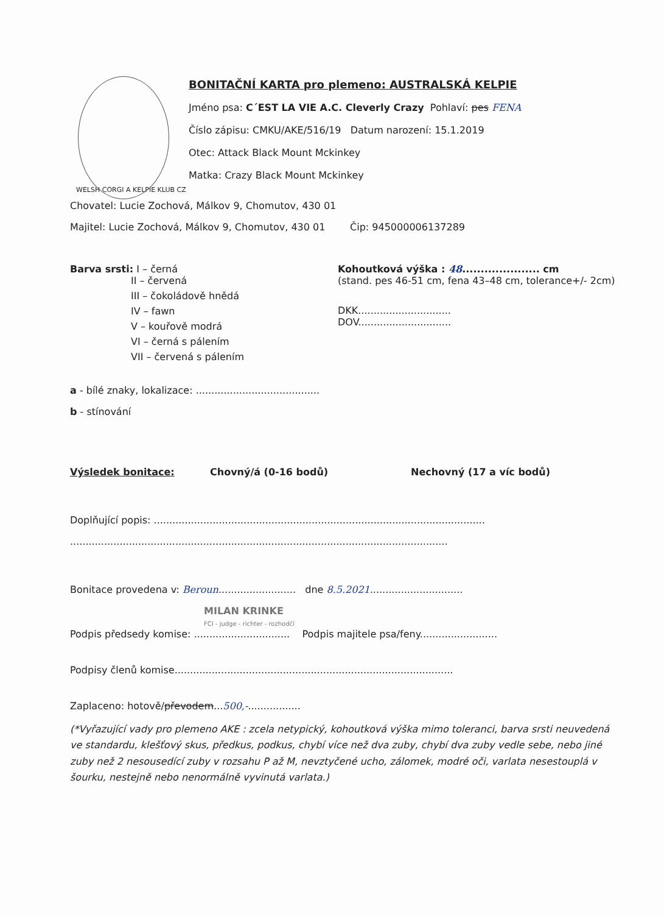BONITAČNÍ KARTA pro plemeno: AUSTRALSKÁ KELPIE
Jméno psa: C´EST LA VIE A.C. Cleverly Crazy Pohlaví: pes FENA
Číslo zápisu: CMKU/AKE/516/19 Datum narození: 15.1.2019
Otec: Attack Black Mount Mckinkey
Matka: Crazy Black Mount Mckinkey
WELSH CORGI A KELPIE KLUB CZ
Chovatel: Lucie Zochová, Málkov 9, Chomutov, 430 01
Majitel: Lucie Zochová, Málkov 9, Chomutov, 430 01 Čip: 945000006137289
Barva srsti: I – černá
II – červená
III – čokoládově hnědá
IV – fawn
V – kouřově modrá
VI – černá s pálením
VII – červená s pálením
Kohoutková výška : 48..................... cm
(stand. pes 46-51 cm, fena 43–48 cm, tolerance+/- 2cm)
DKK..............................
DOV..............................
a - bílé znaky, lokalizace: ........................................
b - stínování
Výsledek bonitace: Chovný/á (0-16 bodů) Nechovný (17 a víc bodů)
Doplňující popis: ...........................................................................................................
..........................................................................................................................
Bonitace provedena v: Beroun......................... dne 8.5.2021..............................
MILAN KRINKE
FCI - judge - richter - rozhodčí
Podpis předsedy komise: ............................... Podpis majitele psa/feny.........................
Podpisy členů komise..........................................................................................
Zaplaceno: hotově/převodem...500,-.................
(*Vyřazující vady pro plemeno AKE : zcela netypický, kohoutková výška mimo toleranci, barva srsti neuvedená ve standardu, klešťový skus, předkus, podkus, chybí více než dva zuby, chybí dva zuby vedle sebe, nebo jiné zuby než 2 nesousedící zuby v rozsahu P až M, nevztyčené ucho, zálomek, modré oči, varlata nesestouplá v šourku, nestejně nebo nenormálně vyvinutá varlata.)